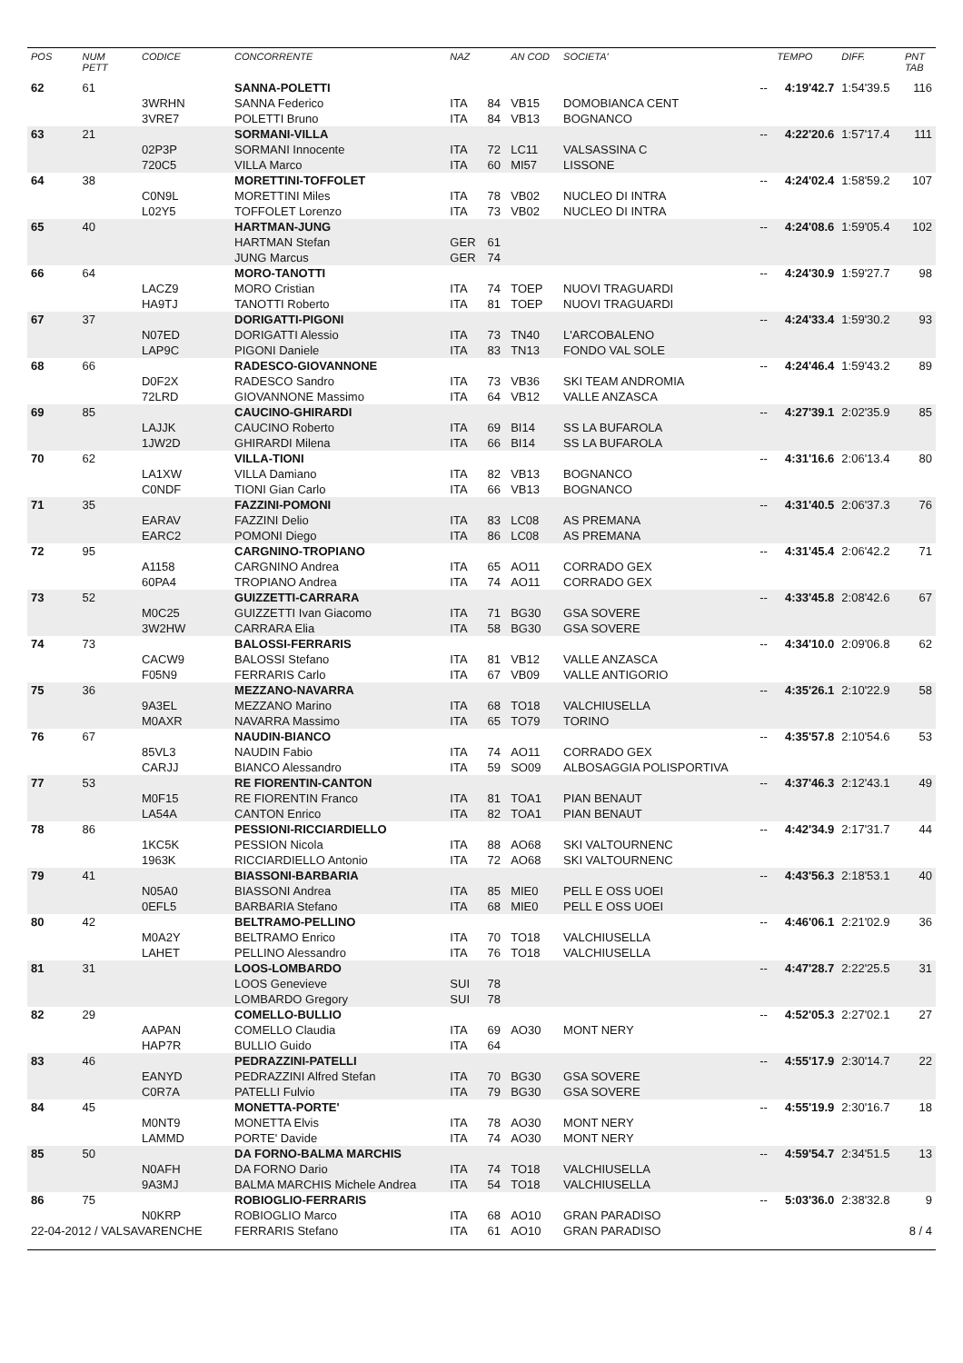| POS | NUM PETT | CODICE | CONCORRENTE | NAZ | | AN COD | SOCIETA' | | TEMPO | DIFF. | PNT TAB |
| --- | --- | --- | --- | --- | --- | --- | --- | --- | --- | --- | --- |
| 62 | 61 | | SANNA-POLETTI | | | | | -- | 4:19'42.7 | 1:54'39.5 | 116 |
| | | 3WRHN | SANNA Federico | ITA | 84 | VB15 | DOMOBIANCA CENT | | | | |
| | | 3VRE7 | POLETTI Bruno | ITA | 84 | VB13 | BOGNANCO | | | | |
| 63 | 21 | | SORMANI-VILLA | | | | | -- | 4:22'20.6 | 1:57'17.4 | 111 |
| | | 02P3P | SORMANI Innocente | ITA | 72 | LC11 | VALSASSINA C | | | | |
| | | 720C5 | VILLA Marco | ITA | 60 | MI57 | LISSONE | | | | |
| 64 | 38 | | MORETTINI-TOFFOLET | | | | | -- | 4:24'02.4 | 1:58'59.2 | 107 |
| | | C0N9L | MORETTINI Miles | ITA | 78 | VB02 | NUCLEO DI INTRA | | | | |
| | | L02Y5 | TOFFOLET Lorenzo | ITA | 73 | VB02 | NUCLEO DI INTRA | | | | |
| 65 | 40 | | HARTMAN-JUNG | | | | | -- | 4:24'08.6 | 1:59'05.4 | 102 |
| | | | HARTMAN Stefan | GER | 61 | | | | | | |
| | | | JUNG Marcus | GER | 74 | | | | | | |
| 66 | 64 | | MORO-TANOTTI | | | | | -- | 4:24'30.9 | 1:59'27.7 | 98 |
| | | LACZ9 | MORO Cristian | ITA | 74 | TOEP | NUOVI TRAGUARDI | | | | |
| | | HA9TJ | TANOTTI Roberto | ITA | 81 | TOEP | NUOVI TRAGUARDI | | | | |
| 67 | 37 | | DORIGATTI-PIGONI | | | | | -- | 4:24'33.4 | 1:59'30.2 | 93 |
| | | N07ED | DORIGATTI Alessio | ITA | 73 | TN40 | L'ARCOBALENO | | | | |
| | | LAP9C | PIGONI Daniele | ITA | 83 | TN13 | FONDO VAL SOLE | | | | |
| 68 | 66 | | RADESCO-GIOVANNONE | | | | | -- | 4:24'46.4 | 1:59'43.2 | 89 |
| | | D0F2X | RADESCO Sandro | ITA | 73 | VB36 | SKI TEAM ANDROMIA | | | | |
| | | 72LRD | GIOVANNONE Massimo | ITA | 64 | VB12 | VALLE ANZASCA | | | | |
| 69 | 85 | | CAUCINO-GHIRARDI | | | | | -- | 4:27'39.1 | 2:02'35.9 | 85 |
| | | LAJJK | CAUCINO Roberto | ITA | 69 | BI14 | SS LA BUFAROLA | | | | |
| | | 1JW2D | GHIRARDI Milena | ITA | 66 | BI14 | SS LA BUFAROLA | | | | |
| 70 | 62 | | VILLA-TIONI | | | | | -- | 4:31'16.6 | 2:06'13.4 | 80 |
| | | LA1XW | VILLA Damiano | ITA | 82 | VB13 | BOGNANCO | | | | |
| | | C0NDF | TIONI Gian Carlo | ITA | 66 | VB13 | BOGNANCO | | | | |
| 71 | 35 | | FAZZINI-POMONI | | | | | -- | 4:31'40.5 | 2:06'37.3 | 76 |
| | | EARAV | FAZZINI Delio | ITA | 83 | LC08 | AS PREMANA | | | | |
| | | EARC2 | POMONI Diego | ITA | 86 | LC08 | AS PREMANA | | | | |
| 72 | 95 | | CARGNINO-TROPIANO | | | | | -- | 4:31'45.4 | 2:06'42.2 | 71 |
| | | A1158 | CARGNINO Andrea | ITA | 65 | AO11 | CORRADO GEX | | | | |
| | | 60PA4 | TROPIANO Andrea | ITA | 74 | AO11 | CORRADO GEX | | | | |
| 73 | 52 | | GUIZZETTI-CARRARA | | | | | -- | 4:33'45.8 | 2:08'42.6 | 67 |
| | | M0C25 | GUIZZETTI Ivan Giacomo | ITA | 71 | BG30 | GSA SOVERE | | | | |
| | | 3W2HW | CARRARA Elia | ITA | 58 | BG30 | GSA SOVERE | | | | |
| 74 | 73 | | BALOSSI-FERRARIS | | | | | -- | 4:34'10.0 | 2:09'06.8 | 62 |
| | | CACW9 | BALOSSI Stefano | ITA | 81 | VB12 | VALLE ANZASCA | | | | |
| | | F05N9 | FERRARIS Carlo | ITA | 67 | VB09 | VALLE ANTIGORIO | | | | |
| 75 | 36 | | MEZZANO-NAVARRA | | | | | -- | 4:35'26.1 | 2:10'22.9 | 58 |
| | | 9A3EL | MEZZANO Marino | ITA | 68 | TO18 | VALCHIUSELLA | | | | |
| | | M0AXR | NAVARRA Massimo | ITA | 65 | TO79 | TORINO | | | | |
| 76 | 67 | | NAUDIN-BIANCO | | | | | -- | 4:35'57.8 | 2:10'54.6 | 53 |
| | | 85VL3 | NAUDIN Fabio | ITA | 74 | AO11 | CORRADO GEX | | | | |
| | | CARJJ | BIANCO Alessandro | ITA | 59 | SO09 | ALBOSAGGIA POLISPORTIVA | | | | |
| 77 | 53 | | RE FIORENTIN-CANTON | | | | | -- | 4:37'46.3 | 2:12'43.1 | 49 |
| | | M0F15 | RE FIORENTIN Franco | ITA | 81 | TOA1 | PIAN BENAUT | | | | |
| | | LA54A | CANTON Enrico | ITA | 82 | TOA1 | PIAN BENAUT | | | | |
| 78 | 86 | | PESSIONI-RICCIARDIELLO | | | | | -- | 4:42'34.9 | 2:17'31.7 | 44 |
| | | 1KC5K | PESSION Nicola | ITA | 88 | AO68 | SKI VALTOURNENC | | | | |
| | | 1963K | RICCIARDIELLO Antonio | ITA | 72 | AO68 | SKI VALTOURNENC | | | | |
| 79 | 41 | | BIASSONI-BARBARIA | | | | | -- | 4:43'56.3 | 2:18'53.1 | 40 |
| | | N05A0 | BIASSONI Andrea | ITA | 85 | MIE0 | PELL E OSS UOEI | | | | |
| | | 0EFL5 | BARBARIA Stefano | ITA | 68 | MIE0 | PELL E OSS UOEI | | | | |
| 80 | 42 | | BELTRAMO-PELLINO | | | | | -- | 4:46'06.1 | 2:21'02.9 | 36 |
| | | M0A2Y | BELTRAMO Enrico | ITA | 70 | TO18 | VALCHIUSELLA | | | | |
| | | LAHET | PELLINO Alessandro | ITA | 76 | TO18 | VALCHIUSELLA | | | | |
| 81 | 31 | | LOOS-LOMBARDO | | | | | -- | 4:47'28.7 | 2:22'25.5 | 31 |
| | | | LOOS Genevieve | SUI | 78 | | | | | | |
| | | | LOMBARDO Gregory | SUI | 78 | | | | | | |
| 82 | 29 | | COMELLO-BULLIO | | | | | -- | 4:52'05.3 | 2:27'02.1 | 27 |
| | | AAPAN | COMELLO Claudia | ITA | 69 | AO30 | MONT NERY | | | | |
| | | HAP7R | BULLIO Guido | ITA | 64 | | | | | | |
| 83 | 46 | | PEDRAZZINI-PATELLI | | | | | -- | 4:55'17.9 | 2:30'14.7 | 22 |
| | | EANYD | PEDRAZZINI Alfred Stefan | ITA | 70 | BG30 | GSA SOVERE | | | | |
| | | C0R7A | PATELLI Fulvio | ITA | 79 | BG30 | GSA SOVERE | | | | |
| 84 | 45 | | MONETTA-PORTE' | | | | | -- | 4:55'19.9 | 2:30'16.7 | 18 |
| | | M0NT9 | MONETTA Elvis | ITA | 78 | AO30 | MONT NERY | | | | |
| | | LAMMD | PORTE' Davide | ITA | 74 | AO30 | MONT NERY | | | | |
| 85 | 50 | | DA FORNO-BALMA MARCHIS | | | | | -- | 4:59'54.7 | 2:34'51.5 | 13 |
| | | N0AFH | DA FORNO Dario | ITA | 74 | TO18 | VALCHIUSELLA | | | | |
| | | 9A3MJ | BALMA MARCHIS Michele Andrea | ITA | 54 | TO18 | VALCHIUSELLA | | | | |
| 86 | 75 | | ROBIOGLIO-FERRARIS | | | | | -- | 5:03'36.0 | 2:38'32.8 | 9 |
| | | N0KRP | ROBIOGLIO Marco | ITA | 68 | AO10 | GRAN PARADISO | | | | |
| 22-04-2012 / VALSAVARENCHE | | | FERRARIS Stefano | ITA | 61 | AO10 | GRAN PARADISO | | | | 8 / 4 |